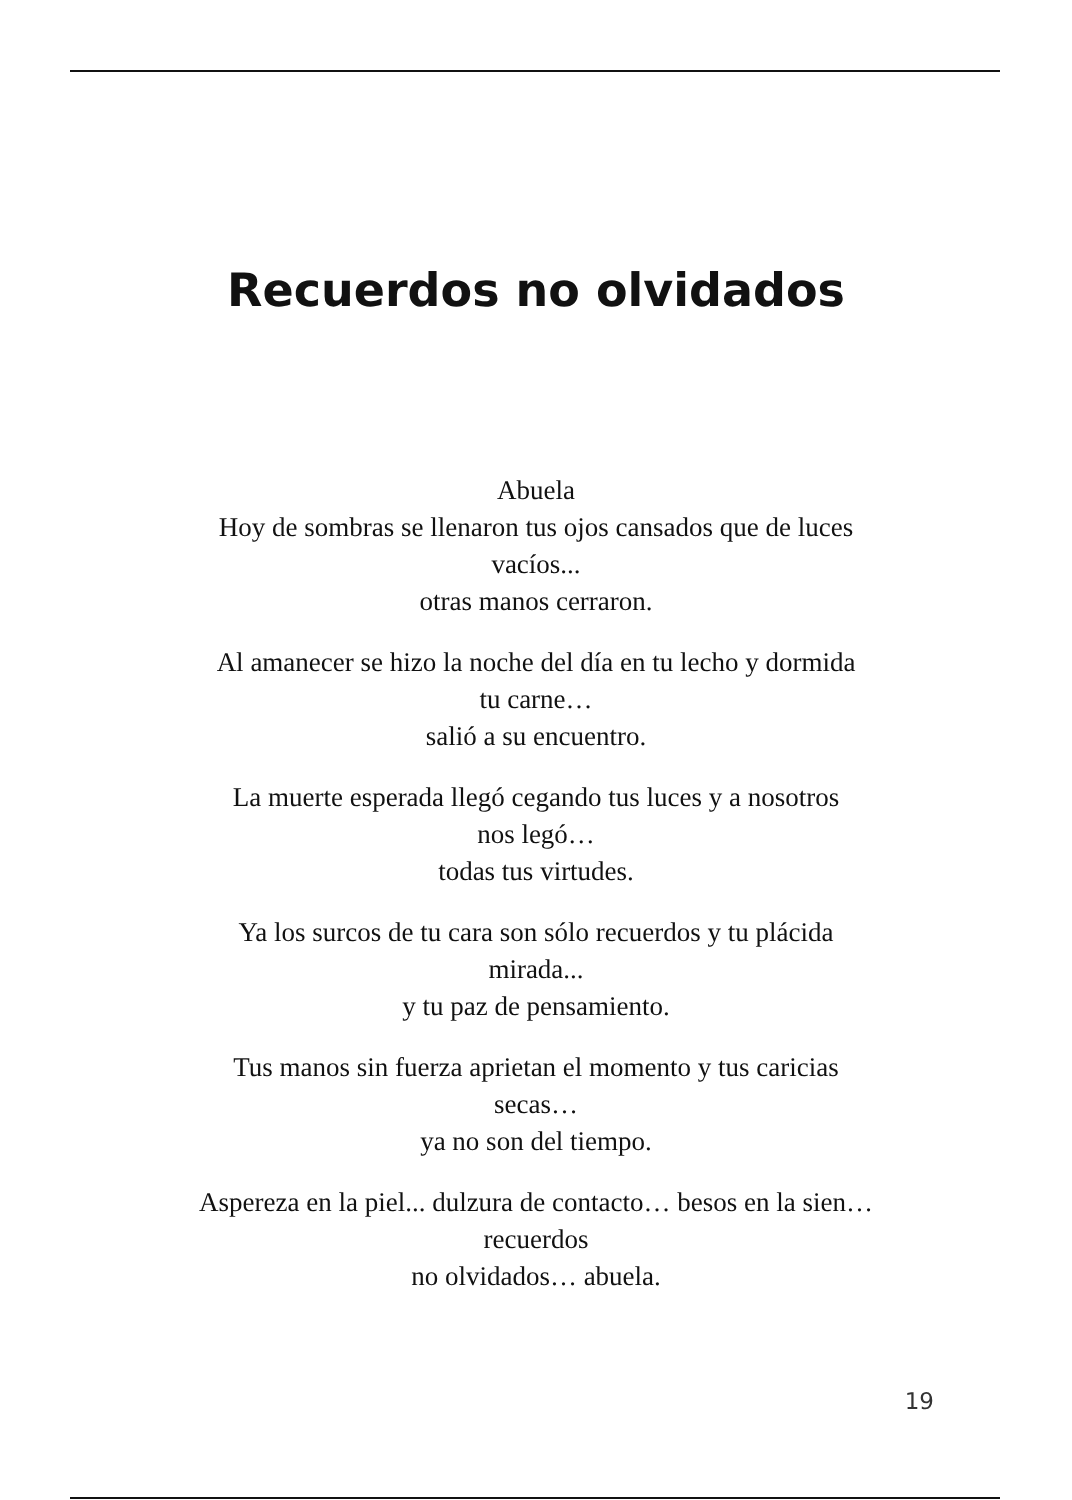Recuerdos no olvidados
Abuela
Hoy de sombras se llenaron tus ojos cansados que de luces
vacíos...
otras manos cerraron.
Al amanecer se hizo la noche del día en tu lecho y dormida
tu carne…
salió a su encuentro.
La muerte esperada llegó cegando tus luces y a nosotros
nos legó…
todas tus virtudes.
Ya los surcos de tu cara son sólo recuerdos y tu plácida
mirada...
y tu paz de pensamiento.
Tus manos sin fuerza aprietan el momento y tus caricias
secas…
ya no son del tiempo.
Aspereza en la piel... dulzura de contacto… besos en la sien…
recuerdos
no olvidados… abuela.
19